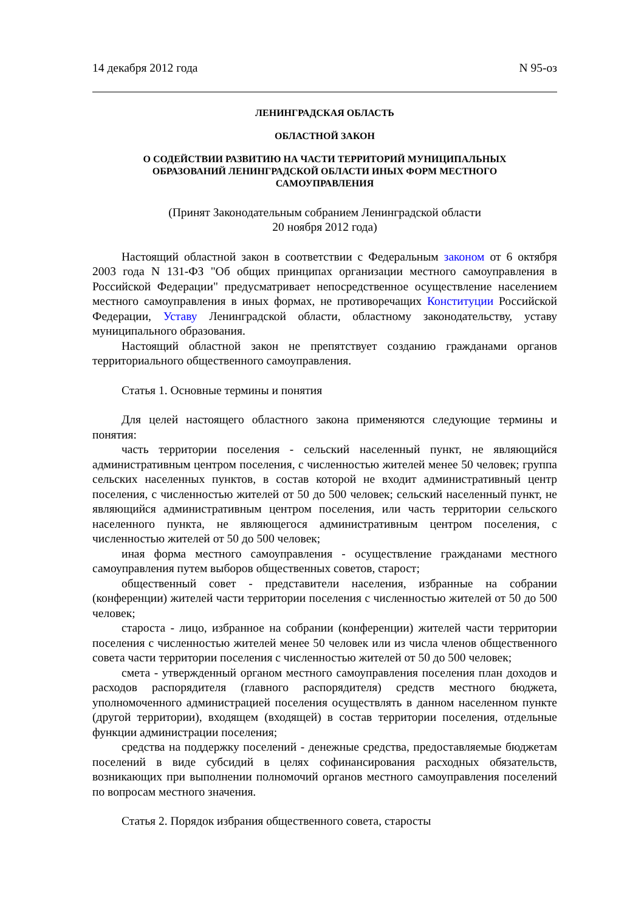14 декабря 2012 года N 95-оз
ЛЕНИНГРАДСКАЯ ОБЛАСТЬ
ОБЛАСТНОЙ ЗАКОН
О СОДЕЙСТВИИ РАЗВИТИЮ НА ЧАСТИ ТЕРРИТОРИЙ МУНИЦИПАЛЬНЫХ
ОБРАЗОВАНИЙ ЛЕНИНГРАДСКОЙ ОБЛАСТИ ИНЫХ ФОРМ МЕСТНОГО
САМОУПРАВЛЕНИЯ
(Принят Законодательным собранием Ленинградской области
20 ноября 2012 года)
Настоящий областной закон в соответствии с Федеральным законом от 6 октября 2003 года N 131-ФЗ "Об общих принципах организации местного самоуправления в Российской Федерации" предусматривает непосредственное осуществление населением местного самоуправления в иных формах, не противоречащих Конституции Российской Федерации, Уставу Ленинградской области, областному законодательству, уставу муниципального образования.
Настоящий областной закон не препятствует созданию гражданами органов территориального общественного самоуправления.
Статья 1. Основные термины и понятия
Для целей настоящего областного закона применяются следующие термины и понятия:
часть территории поселения - сельский населенный пункт, не являющийся административным центром поселения, с численностью жителей менее 50 человек; группа сельских населенных пунктов, в состав которой не входит административный центр поселения, с численностью жителей от 50 до 500 человек; сельский населенный пункт, не являющийся административным центром поселения, или часть территории сельского населенного пункта, не являющегося административным центром поселения, с численностью жителей от 50 до 500 человек;
иная форма местного самоуправления - осуществление гражданами местного самоуправления путем выборов общественных советов, старост;
общественный совет - представители населения, избранные на собрании (конференции) жителей части территории поселения с численностью жителей от 50 до 500 человек;
староста - лицо, избранное на собрании (конференции) жителей части территории поселения с численностью жителей менее 50 человек или из числа членов общественного совета части территории поселения с численностью жителей от 50 до 500 человек;
смета - утвержденный органом местного самоуправления поселения план доходов и расходов распорядителя (главного распорядителя) средств местного бюджета, уполномоченного администрацией поселения осуществлять в данном населенном пункте (другой территории), входящем (входящей) в состав территории поселения, отдельные функции администрации поселения;
средства на поддержку поселений - денежные средства, предоставляемые бюджетам поселений в виде субсидий в целях софинансирования расходных обязательств, возникающих при выполнении полномочий органов местного самоуправления поселений по вопросам местного значения.
Статья 2. Порядок избрания общественного совета, старосты